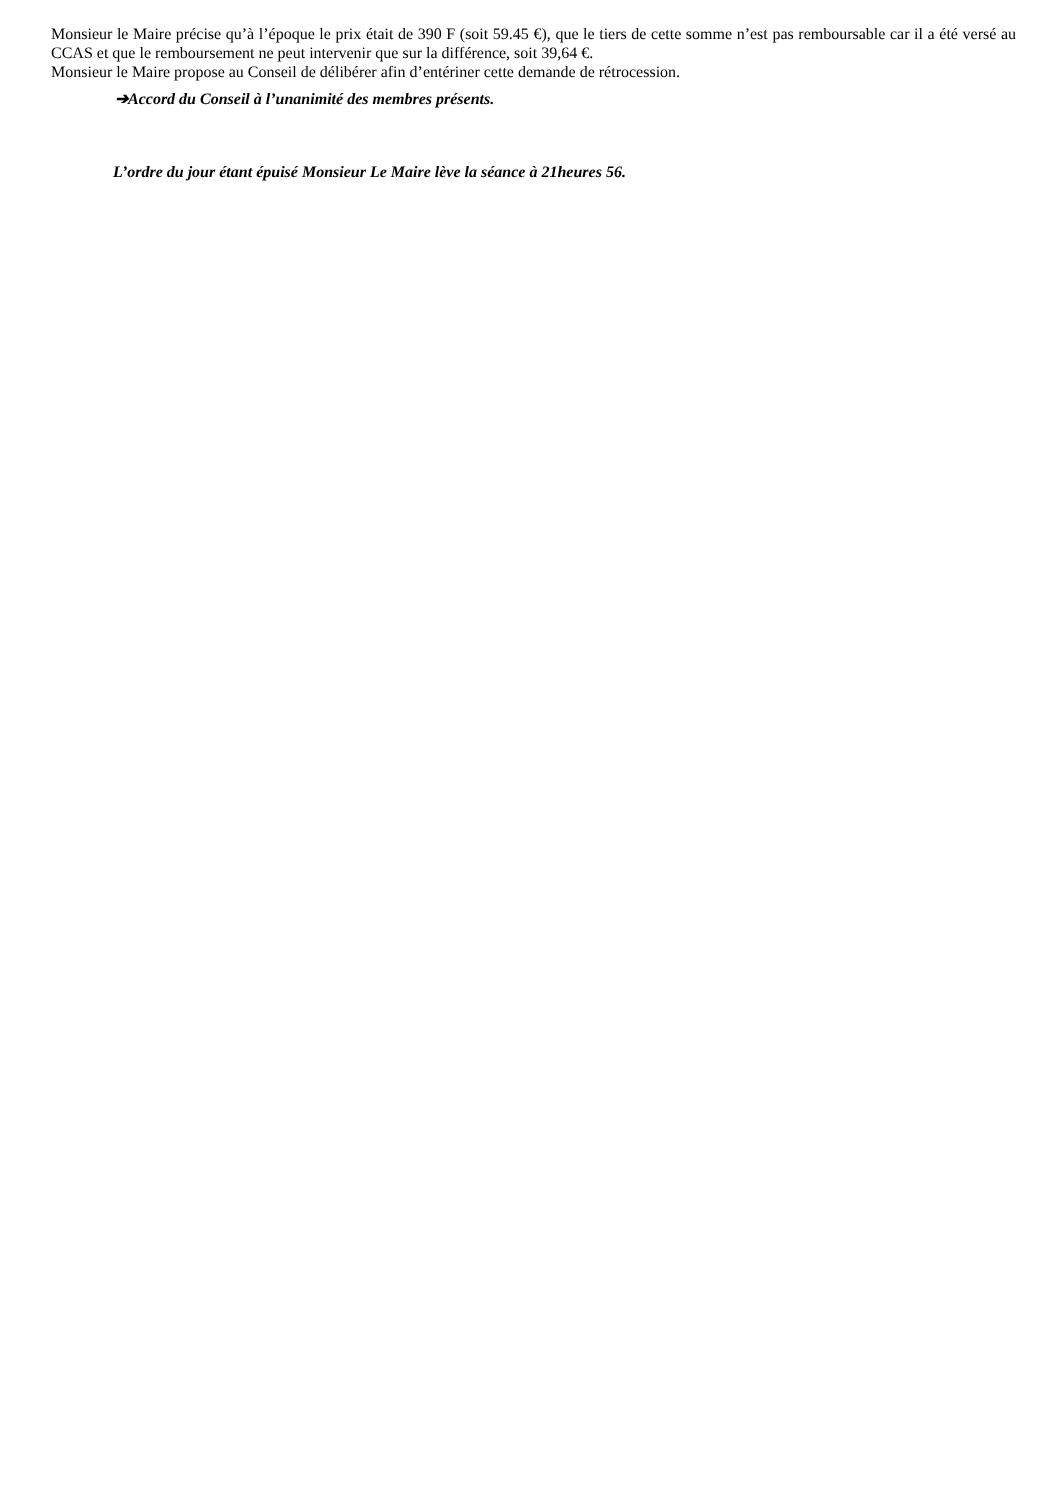Monsieur le Maire précise qu’à l’époque le prix était de 390 F (soit 59.45 €), que le tiers de cette somme n’est pas remboursable car il a été versé au CCAS et que le remboursement ne peut intervenir que sur la différence, soit 39,64 €.
Monsieur le Maire propose au Conseil de délibérer afin d’entériner cette demande de rétrocession.
➔Accord du Conseil à l’unanimité des membres présents.
L’ordre du jour étant épuisé Monsieur Le Maire lève la séance à 21heures 56.